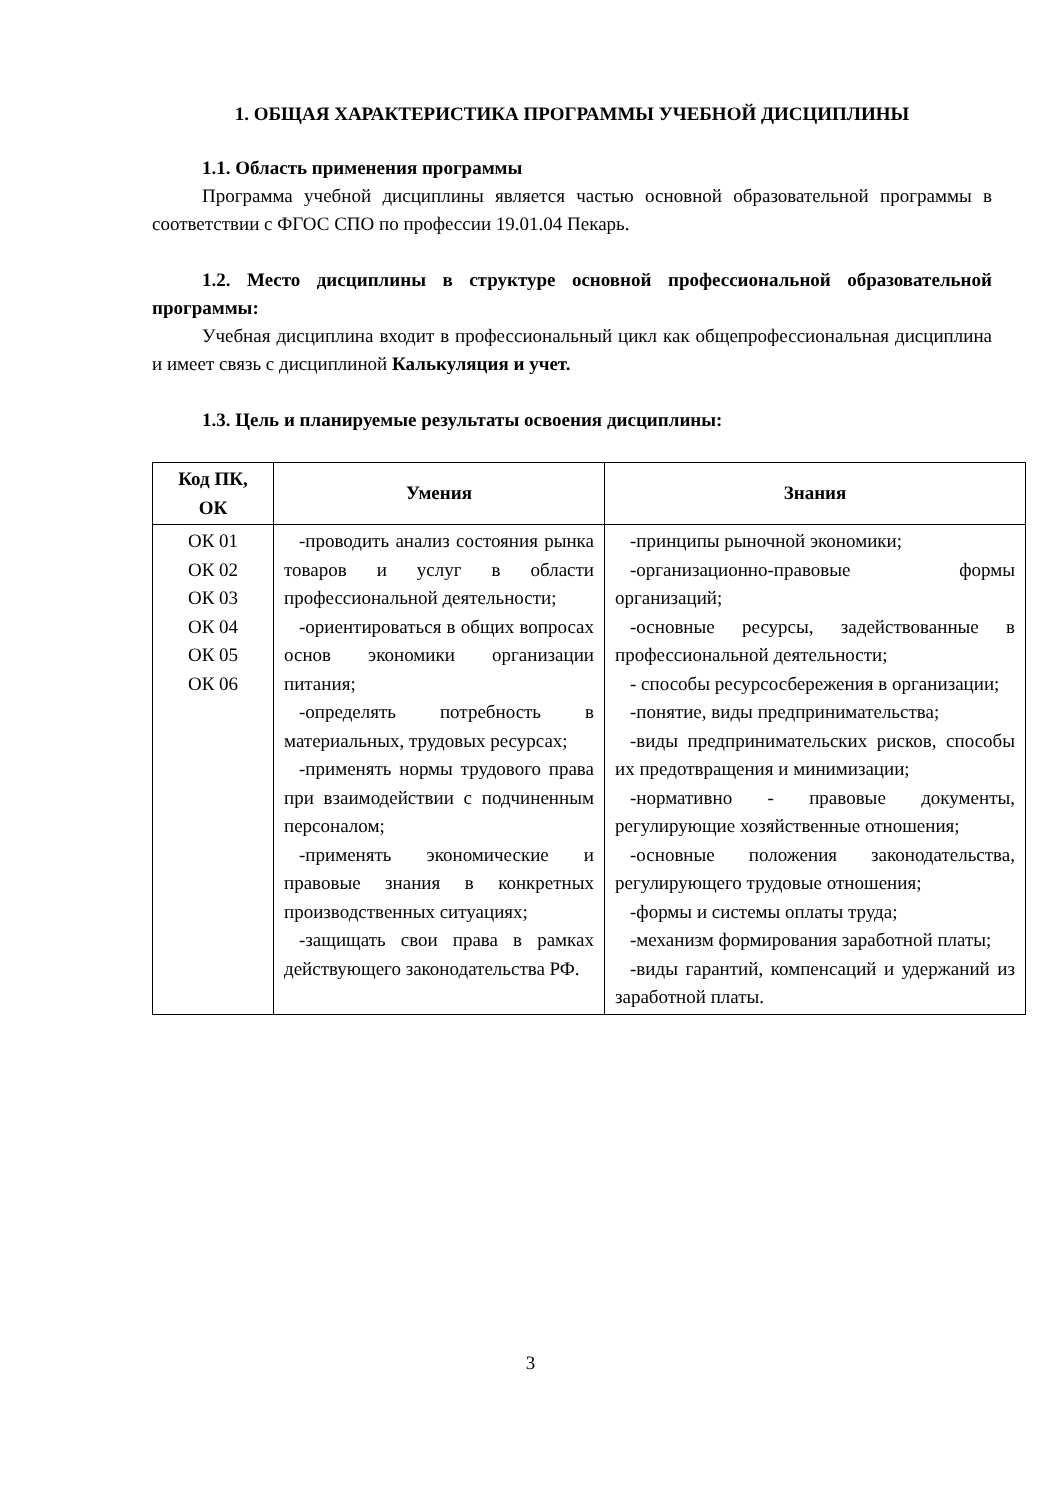1. ОБЩАЯ ХАРАКТЕРИСТИКА ПРОГРАММЫ УЧЕБНОЙ ДИСЦИПЛИНЫ
1.1. Область применения программы
Программа учебной дисциплины является частью основной образовательной программы в соответствии с ФГОС СПО по профессии 19.01.04 Пекарь.
1.2. Место дисциплины в структуре основной профессиональной образовательной программы:
Учебная дисциплина входит в профессиональный цикл как общепрофессиональная дисциплина и имеет связь с дисциплиной Калькуляция и учет.
1.3. Цель и планируемые результаты освоения дисциплины:
| Код ПК, ОК | Умения | Знания |
| --- | --- | --- |
| ОК 01 ОК 02 ОК 03 ОК 04 ОК 05 ОК 06 | -проводить анализ состояния рынка товаров и услуг в области профессиональной деятельности; -ориентироваться в общих вопросах основ экономики организации питания; -определять потребность в материальных, трудовых ресурсах; -применять нормы трудового права при взаимодействии с подчиненным персоналом; -применять экономические и правовые знания в конкретных производственных ситуациях; -защищать свои права в рамках действующего законодательства РФ. | -принципы рыночной экономики; -организационно-правовые формы организаций; -основные ресурсы, задействованные в профессиональной деятельности; - способы ресурсосбережения в организации; -понятие, виды предпринимательства; -виды предпринимательских рисков, способы их предотвращения и минимизации; -нормативно - правовые документы, регулирующие хозяйственные отношения; -основные положения законодательства, регулирующего трудовые отношения; -формы и системы оплаты труда; -механизм формирования заработной платы; -виды гарантий, компенсаций и удержаний из заработной платы. |
3